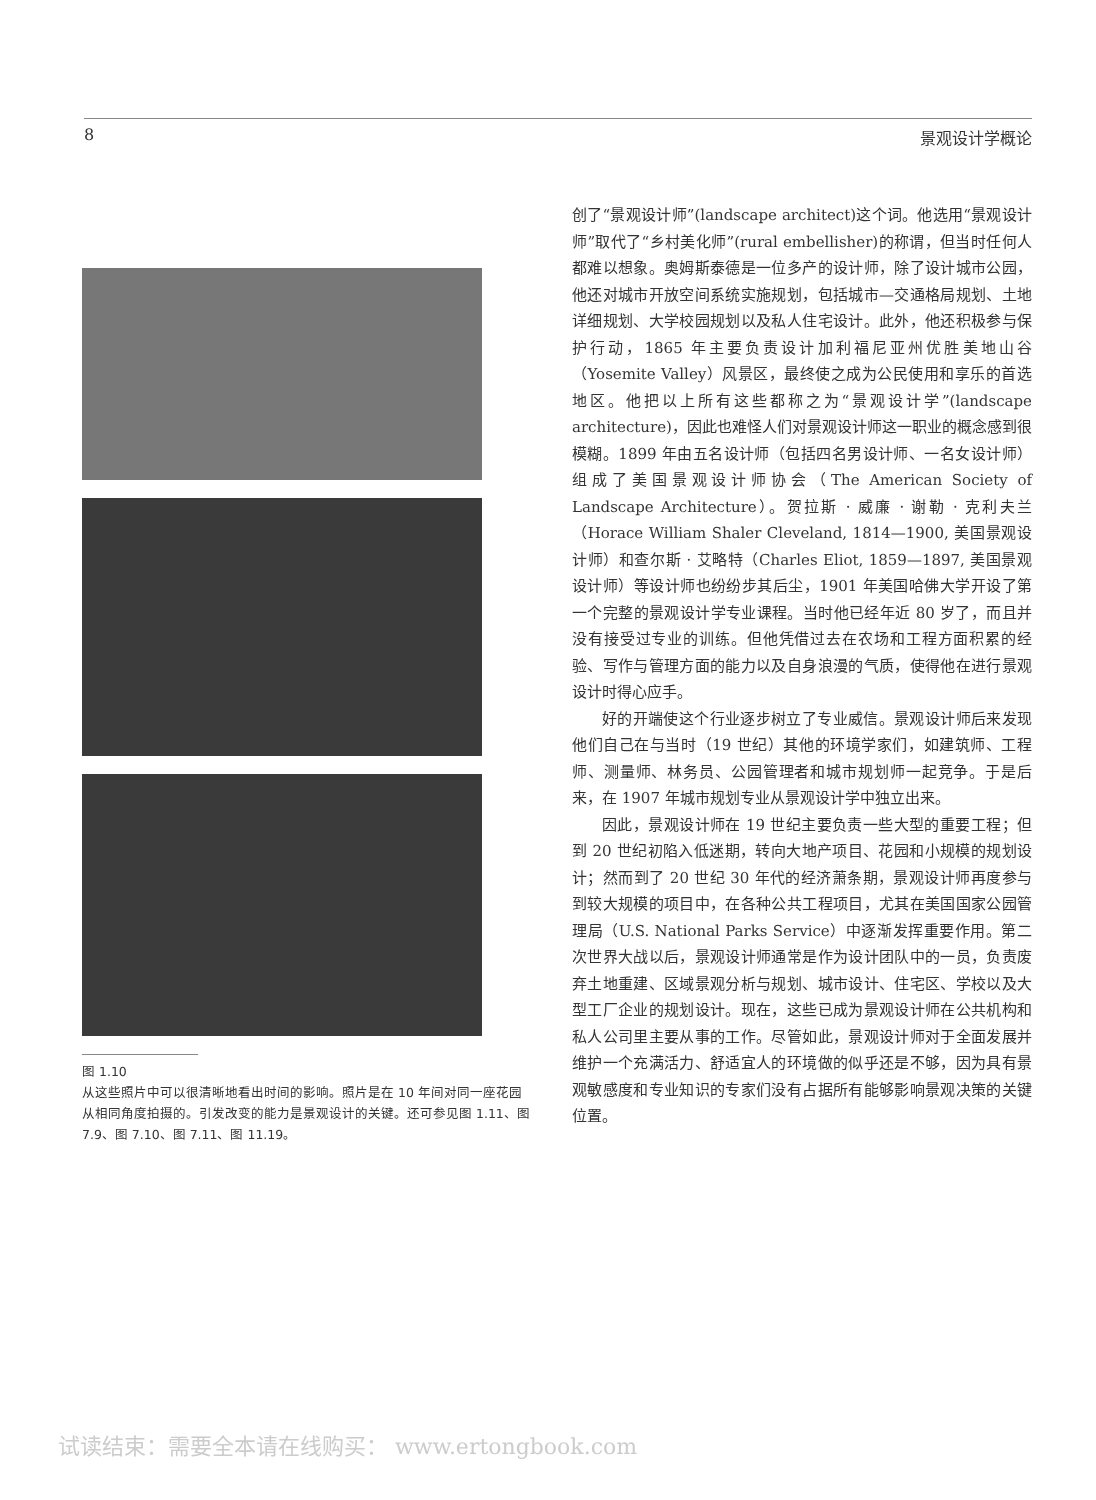8 景观设计学概论
图 1.10
从这些照片中可以很清晰地看出时间的影响。照片是在 10 年间对同一座花园从相同角度拍摄的。引发改变的能力是景观设计的关键。还可参见图 1.11、图 7.9、图 7.10、图 7.11、图 11.19。
创了“景观设计师”(landscape architect)这个词。他选用“景观设计师”取代了“乡村美化师”(rural embellisher)的称谓，但当时任何人都难以想象。奥姆斯泰德是一位多产的设计师，除了设计城市公园，他还对城市开放空间系统实施规划，包括城市—交通格局规划、土地详细规划、大学校园规划以及私人住宅设计。此外，他还积极参与保护行动，1865 年主要负责设计加利福尼亚州优胜美地山谷（Yosemite Valley）风景区，最终使之成为公民使用和享乐的首选地区。他把以上所有这些都称之为“景观设计学”(landscape architecture)，因此也难怪人们对景观设计师这一职业的概念感到很模糊。1899 年由五名设计师（包括四名男设计师、一名女设计师）组成了美国景观设计师协会（The American Society of Landscape Architecture）。贺拉斯 · 威廉 · 谢勒 · 克利夫兰（Horace William Shaler Cleveland, 1814—1900, 美国景观设计师）和查尔斯 · 艾略特（Charles Eliot, 1859—1897, 美国景观设计师）等设计师也纷纷步其后尘，1901 年美国哈佛大学开设了第一个完整的景观设计学专业课程。当时他已经年近 80 岁了，而且并没有接受过专业的训练。但他凭借过去在农场和工程方面积累的经验、写作与管理方面的能力以及自身浪漫的气质，使得他在进行景观设计时得心应手。
好的开端使这个行业逐步树立了专业威信。景观设计师后来发现他们自己在与当时（19 世纪）其他的环境学家们，如建筑师、工程师、测量师、林务员、公园管理者和城市规划师一起竞争。于是后来，在 1907 年城市规划专业从景观设计学中独立出来。
因此，景观设计师在 19 世纪主要负责一些大型的重要工程；但到 20 世纪初陷入低迷期，转向大地产项目、花园和小规模的规划设计；然而到了 20 世纪 30 年代的经济萧条期，景观设计师再度参与到较大规模的项目中，在各种公共工程项目，尤其在美国国家公园管理局（U.S. National Parks Service）中逐渐发挥重要作用。第二次世界大战以后，景观设计师通常是作为设计团队中的一员，负责废弃土地重建、区域景观分析与规划、城市设计、住宅区、学校以及大型工厂企业的规划设计。现在，这些已成为景观设计师在公共机构和私人公司里主要从事的工作。尽管如此，景观设计师对于全面发展并维护一个充满活力、舒适宜人的环境做的似乎还是不够，因为具有景观敏感度和专业知识的专家们没有占据所有能够影响景观决策的关键位置。
试读结束：需要全本请在线购买： www.ertongbook.com